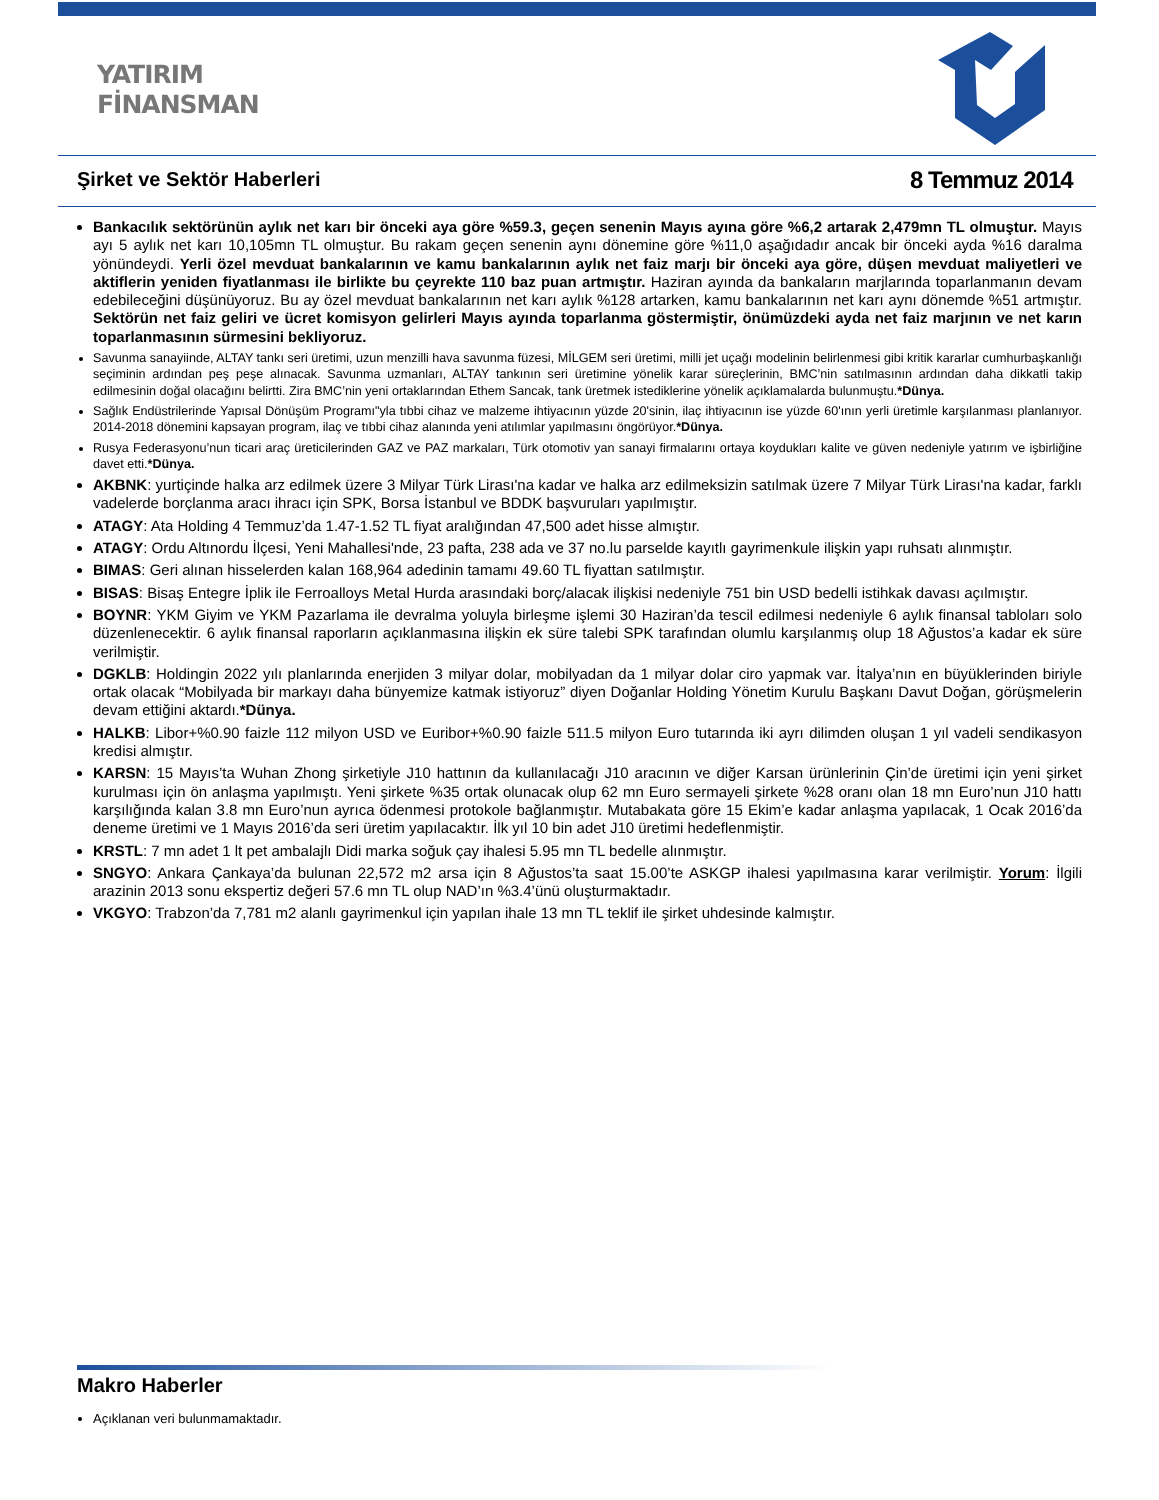YATIRIM
FİNANSMAN
Şirket ve Sektör Haberleri 8 Temmuz 2014
Bankacılık sektörünün aylık net karı bir önceki aya göre %59.3, geçen senenin Mayıs ayına göre %6,2 artarak 2,479mn TL olmuştur. Mayıs ayı 5 aylık net karı 10,105mn TL olmuştur. Bu rakam geçen senenin aynı dönemine göre %11,0 aşağıdadır ancak bir önceki ayda %16 daralma yönündeydi. Yerli özel mevduat bankalarının ve kamu bankalarının aylık net faiz marjı bir önceki aya göre, düşen mevduat maliyetleri ve aktiflerin yeniden fiyatlanması ile birlikte bu çeyrekte 110 baz puan artmıştır. Haziran ayında da bankaların marjlarında toparlanmanın devam edebileceğini düşünüyoruz. Bu ay özel mevduat bankalarının net karı aylık %128 artarken, kamu bankalarının net karı aynı dönemde %51 artmıştır. Sektörün net faiz geliri ve ücret komisyon gelirleri Mayıs ayında toparlanma göstermiştir, önümüzdeki ayda net faiz marjının ve net karın toparlanmasının sürmesini bekliyoruz.
Savunma sanayiinde, ALTAY tankı seri üretimi, uzun menzilli hava savunma füzesi, MİLGEM seri üretimi, milli jet uçağı modelinin belirlenmesi gibi kritik kararlar cumhurbaşkanlığı seçiminin ardından peş peşe alınacak. Savunma uzmanları, ALTAY tankının seri üretimine yönelik karar süreçlerinin, BMC’nin satılmasının ardından daha dikkatli takip edilmesinin doğal olacağını belirtti. Zira BMC’nin yeni ortaklarından Ethem Sancak, tank üretmek istediklerine yönelik açıklamalarda bulunmuştu.*Dünya.
Sağlık Endüstrilerinde Yapısal Dönüşüm Programı"yla tıbbi cihaz ve malzeme ihtiyacının yüzde 20'sinin, ilaç ihtiyacının ise yüzde 60'ının yerli üretimle karşılanması planlanıyor. 2014-2018 dönemini kapsayan program, ilaç ve tıbbi cihaz alanında yeni atılımlar yapılmasını öngörüyor.*Dünya.
Rusya Federasyonu’nun ticari araç üreticilerinden GAZ ve PAZ markaları, Türk otomotiv yan sanayi firmalarını ortaya koydukları kalite ve güven nedeniyle yatırım ve işbirliğine davet etti.*Dünya.
AKBNK: yurtiçinde halka arz edilmek üzere 3 Milyar Türk Lirası'na kadar ve halka arz edilmeksizin satılmak üzere 7 Milyar Türk Lirası'na kadar, farklı vadelerde borçlanma aracı ihracı için SPK, Borsa İstanbul ve BDDK başvuruları yapılmıştır.
ATAGY: Ata Holding 4 Temmuz’da 1.47-1.52 TL fiyat aralığından 47,500 adet hisse almıştır.
ATAGY: Ordu Altınordu İlçesi, Yeni Mahallesi'nde, 23 pafta, 238 ada ve 37 no.lu parselde kayıtlı gayrimenkule ilişkin yapı ruhsatı alınmıştır.
BIMAS: Geri alınan hisselerden kalan 168,964 adedinin tamamı 49.60 TL fiyattan satılmıştır.
BISAS: Bisaş Entegre İplik ile Ferroalloys Metal Hurda arasındaki borç/alacak ilişkisi nedeniyle 751 bin USD bedelli istihkak davası açılmıştır.
BOYNR: YKM Giyim ve YKM Pazarlama ile devralma yoluyla birleşme işlemi 30 Haziran’da tescil edilmesi nedeniyle 6 aylık finansal tabloları solo düzenlenecektir. 6 aylık finansal raporların açıklanmasına ilişkin ek süre talebi SPK tarafından olumlu karşılanmış olup 18 Ağustos’a kadar ek süre verilmiştir.
DGKLB: Holdingin 2022 yılı planlarında enerjiden 3 milyar dolar, mobilyadan da 1 milyar dolar ciro yapmak var. İtalya’nın en büyüklerinden biriyle ortak olacak “Mobilyada bir markayı daha bünyemize katmak istiyoruz” diyen Doğanlar Holding Yönetim Kurulu Başkanı Davut Doğan, görüşmelerin devam ettiğini aktardı.*Dünya.
HALKB: Libor+%0.90 faizle 112 milyon USD ve Euribor+%0.90 faizle 511.5 milyon Euro tutarında iki ayrı dilimden oluşan 1 yıl vadeli sendikasyon kredisi almıştır.
KARSN: 15 Mayıs’ta Wuhan Zhong şirketiyle J10 hattının da kullanılacağı J10 aracının ve diğer Karsan ürünlerinin Çin’de üretimi için yeni şirket kurulması için ön anlaşma yapılmıştı. Yeni şirkete %35 ortak olunacak olup 62 mn Euro sermayeli şirkete %28 oranı olan 18 mn Euro’nun J10 hattı karşılığında kalan 3.8 mn Euro’nun ayrıca ödenmesi protokole bağlanmıştır. Mutabakata göre 15 Ekim’e kadar anlaşma yapılacak, 1 Ocak 2016’da deneme üretimi ve 1 Mayıs 2016’da seri üretim yapılacaktır. İlk yıl 10 bin adet J10 üretimi hedeflenmiştir.
KRSTL: 7 mn adet 1 lt pet ambalajlı Didi marka soğuk çay ihalesi 5.95 mn TL bedelle alınmıştır.
SNGYO: Ankara Çankaya’da bulunan 22,572 m2 arsa için 8 Ağustos’ta saat 15.00’te ASKGP ihalesi yapılmasına karar verilmiştir. Yorum: İlgili arazinin 2013 sonu ekspertiz değeri 57.6 mn TL olup NAD’ın %3.4’ünü oluşturmaktadır.
VKGYO: Trabzon’da 7,781 m2 alanlı gayrimenkul için yapılan ihale 13 mn TL teklif ile şirket uhdesinde kalmıştır.
Makro Haberler
Açıklanan veri bulunmamaktadır.